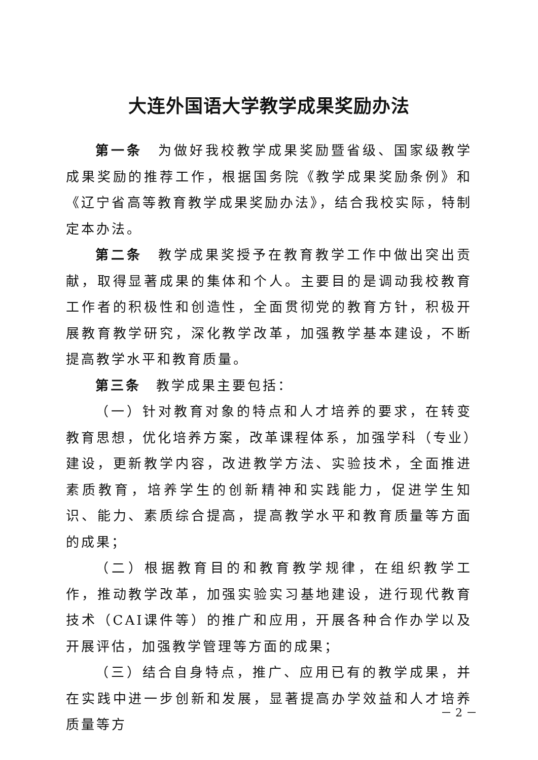大连外国语大学教学成果奖励办法
第一条　为做好我校教学成果奖励暨省级、国家级教学成果奖励的推荐工作，根据国务院《教学成果奖励条例》和《辽宁省高等教育教学成果奖励办法》，结合我校实际，特制定本办法。
第二条　教学成果奖授予在教育教学工作中做出突出贡献，取得显著成果的集体和个人。主要目的是调动我校教育工作者的积极性和创造性，全面贯彻党的教育方针，积极开展教育教学研究，深化教学改革，加强教学基本建设，不断提高教学水平和教育质量。
第三条　教学成果主要包括：
（一）针对教育对象的特点和人才培养的要求，在转变教育思想，优化培养方案，改革课程体系，加强学科（专业）建设，更新教学内容，改进教学方法、实验技术，全面推进素质教育，培养学生的创新精神和实践能力，促进学生知识、能力、素质综合提高，提高教学水平和教育质量等方面的成果；
（二）根据教育目的和教育教学规律，在组织教学工作，推动教学改革，加强实验实习基地建设，进行现代教育技术（CAI课件等）的推广和应用，开展各种合作办学以及开展评估，加强教学管理等方面的成果；
（三）结合自身特点，推广、应用已有的教学成果，并在实践中进一步创新和发展，显著提高办学效益和人才培养质量等方
－ 2 －